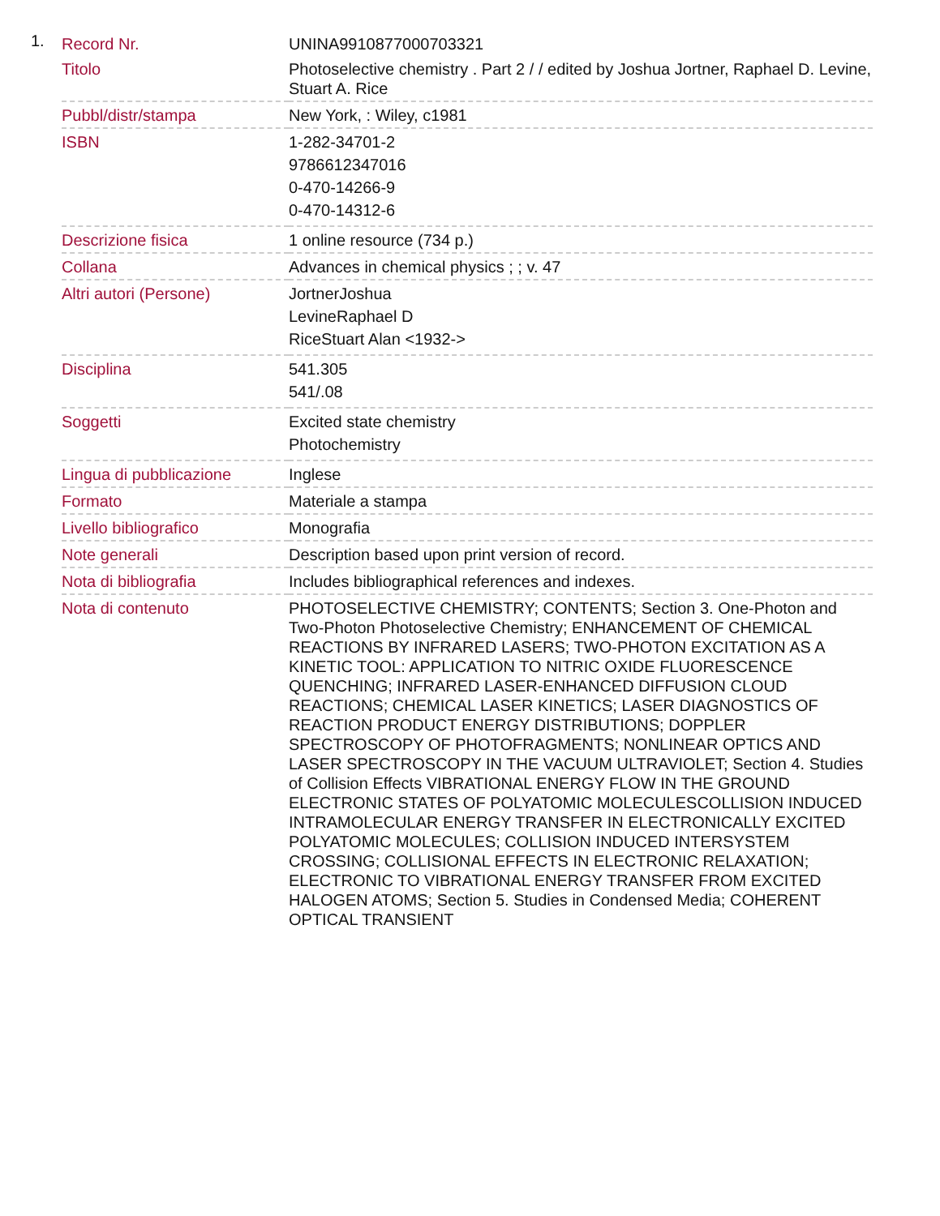1.
| Record Nr. | UNINA9910877000703321 |
| Titolo | Photoselective chemistry . Part 2 / / edited by Joshua Jortner, Raphael D. Levine, Stuart A. Rice |
| Pubbl/distr/stampa | New York, : Wiley, c1981 |
| ISBN | 1-282-34701-2 9786612347016 0-470-14266-9 0-470-14312-6 |
| Descrizione fisica | 1 online resource (734 p.) |
| Collana | Advances in chemical physics ; ; v. 47 |
| Altri autori (Persone) | JortnerJoshua LevineRaphael D RiceStuart Alan <1932-> |
| Disciplina | 541.305 541/.08 |
| Soggetti | Excited state chemistry Photochemistry |
| Lingua di pubblicazione | Inglese |
| Formato | Materiale a stampa |
| Livello bibliografico | Monografia |
| Note generali | Description based upon print version of record. |
| Nota di bibliografia | Includes bibliographical references and indexes. |
| Nota di contenuto | PHOTOSELECTIVE CHEMISTRY; CONTENTS; Section 3. One-Photon and Two-Photon Photoselective Chemistry; ENHANCEMENT OF CHEMICAL REACTIONS BY INFRARED LASERS; TWO-PHOTON EXCITATION AS A KINETIC TOOL: APPLICATION TO NITRIC OXIDE FLUORESCENCE QUENCHING; INFRARED LASER-ENHANCED DIFFUSION CLOUD REACTIONS; CHEMICAL LASER KINETICS; LASER DIAGNOSTICS OF REACTION PRODUCT ENERGY DISTRIBUTIONS; DOPPLER SPECTROSCOPY OF PHOTOFRAGMENTS; NONLINEAR OPTICS AND LASER SPECTROSCOPY IN THE VACUUM ULTRAVIOLET; Section 4. Studies of Collision Effects VIBRATIONAL ENERGY FLOW IN THE GROUND ELECTRONIC STATES OF POLYATOMIC MOLECULESCOLLISION INDUCED INTRAMOLECULAR ENERGY TRANSFER IN ELECTRONICALLY EXCITED POLYATOMIC MOLECULES; COLLISION INDUCED INTERSYSTEM CROSSING; COLLISIONAL EFFECTS IN ELECTRONIC RELAXATION; ELECTRONIC TO VIBRATIONAL ENERGY TRANSFER FROM EXCITED HALOGEN ATOMS; Section 5. Studies in Condensed Media; COHERENT OPTICAL TRANSIENT |